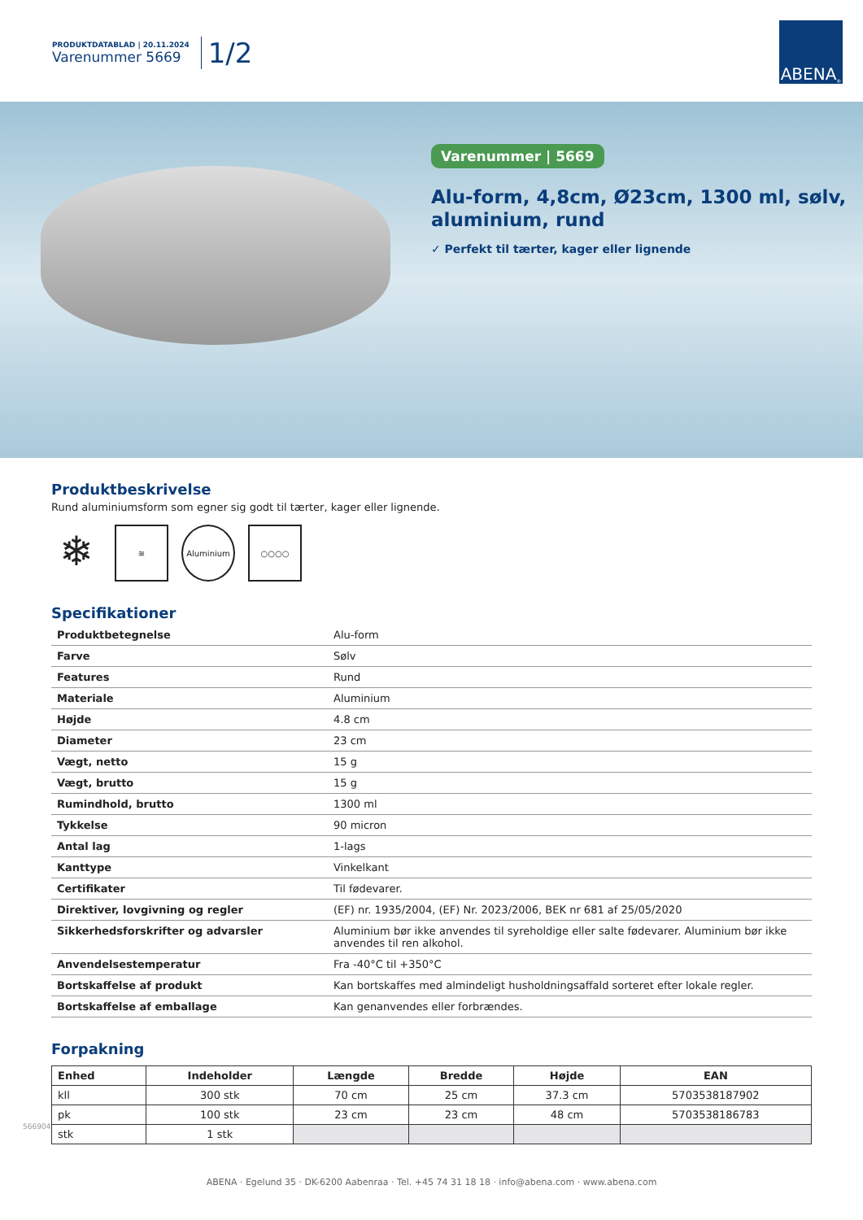PRODUKTDATABLAD | 20.11.2024
Varenummer 5669
1/2
ABENA<sup>®</sup>
Varenummer | 5669
Alu-form, 4,8cm, Ø23cm, 1300 ml, sølv,
aluminium, rund
✓ Perfekt til tærter, kager eller lignende
Produktbeskrivelse
Rund aluminiumsform som egner sig godt til tærter, kager eller lignende.
❄
≋ Aluminium ○○○○
Specifikationer
| Produktbetegnelse | Alu-form |
| Farve | Sølv |
| Features | Rund |
| Materiale | Aluminium |
| Højde | 4.8 cm |
| Diameter | 23 cm |
| Vægt, netto | 15 g |
| Vægt, brutto | 15 g |
| Rumindhold, brutto | 1300 ml |
| Tykkelse | 90 micron |
| Antal lag | 1-lags |
| Kanttype | Vinkelkant |
| Certifikater | Til fødevarer. |
| Direktiver, lovgivning og regler | (EF) nr. 1935/2004, (EF) Nr. 2023/2006, BEK nr 681 af 25/05/2020 |
| Sikkerhedsforskrifter og advarsler | Aluminium bør ikke anvendes til syreholdige eller salte fødevarer. Aluminium bør ikke anvendes til ren alkohol. |
| Anvendelsestemperatur | Fra -40°C til +350°C |
| Bortskaffelse af produkt | Kan bortskaffes med almindeligt husholdningsaffald sorteret efter lokale regler. |
| Bortskaffelse af emballage | Kan genanvendes eller forbrændes. |
Forpakning
| Enhed | Indeholder | Længde | Bredde | Højde | EAN |
| --- | --- | --- | --- | --- | --- |
| kll | 300 stk | 70 cm | 25 cm | 37.3 cm | 5703538187902 |
| pk | 100 stk | 23 cm | 23 cm | 48 cm | 5703538186783 |
| stk | 1 stk | | | | |
566904
ABENA · Egelund 35 · DK-6200 Aabenraa · Tel. +45 74 31 18 18 · info@abena.com · www.abena.com